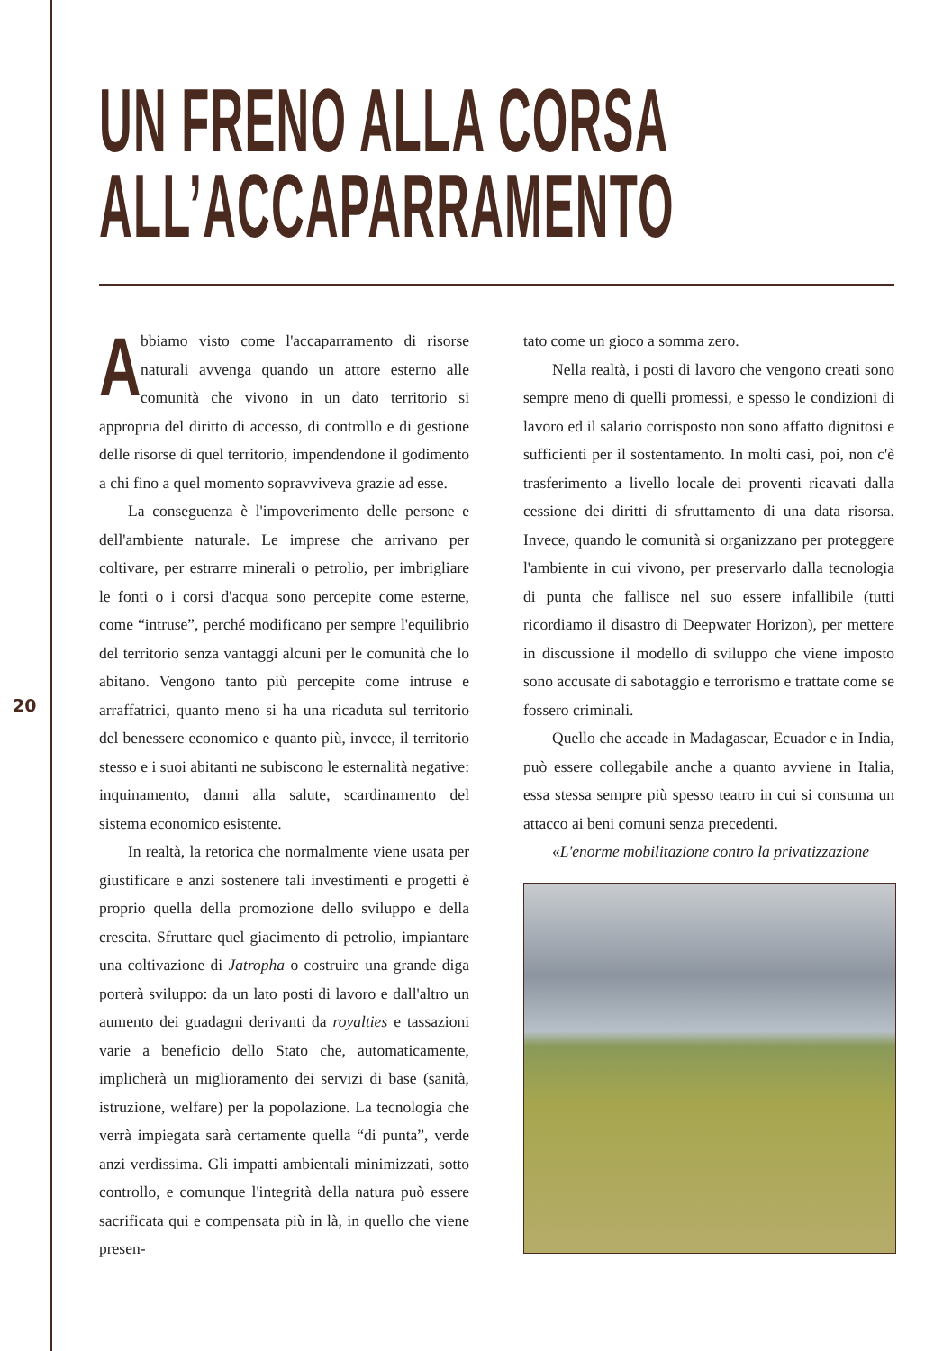UN FRENO ALLA CORSA
ALL’ACCAPARRAMENTO
Abbiamo visto come l'accaparramento di risorse naturali avvenga quando un attore esterno alle comunità che vivono in un dato territorio si appropria del diritto di accesso, di controllo e di gestione delle risorse di quel territorio, impendendone il godimento a chi fino a quel momento sopravviveva grazie ad esse.
La conseguenza è l'impoverimento delle persone e dell'ambiente naturale. Le imprese che arrivano per coltivare, per estrarre minerali o petrolio, per imbrigliare le fonti o i corsi d'acqua sono percepite come esterne, come “intruse”, perché modificano per sempre l'equilibrio del territorio senza vantaggi alcuni per le comunità che lo abitano. Vengono tanto più percepite come intruse e arraffatrici, quanto meno si ha una ricaduta sul territorio del benessere economico e quanto più, invece, il territorio stesso e i suoi abitanti ne subiscono le esternalità negative: inquinamento, danni alla salute, scardinamento del sistema economico esistente.
In realtà, la retorica che normalmente viene usata per giustificare e anzi sostenere tali investimenti e progetti è proprio quella della promozione dello sviluppo e della crescita. Sfruttare quel giacimento di petrolio, impiantare una coltivazione di Jatropha o costruire una grande diga porterà sviluppo: da un lato posti di lavoro e dall'altro un aumento dei guadagni derivanti da royalties e tassazioni varie a beneficio dello Stato che, automaticamente, implicherà un miglioramento dei servizi di base (sanità, istruzione, welfare) per la popolazione. La tecnologia che verrà impiegata sarà certamente quella “di punta”, verde anzi verdissima. Gli impatti ambientali minimizzati, sotto controllo, e comunque l'integrità della natura può essere sacrificata qui e compensata più in là, in quello che viene presen-
tato come un gioco a somma zero.
Nella realtà, i posti di lavoro che vengono creati sono sempre meno di quelli promessi, e spesso le condizioni di lavoro ed il salario corrisposto non sono affatto dignitosi e sufficienti per il sostentamento. In molti casi, poi, non c'è trasferimento a livello locale dei proventi ricavati dalla cessione dei diritti di sfruttamento di una data risorsa. Invece, quando le comunità si organizzano per proteggere l'ambiente in cui vivono, per preservarlo dalla tecnologia di punta che fallisce nel suo essere infallibile (tutti ricordiamo il disastro di Deepwater Horizon), per mettere in discussione il modello di sviluppo che viene imposto sono accusate di sabotaggio e terrorismo e trattate come se fossero criminali.
Quello che accade in Madagascar, Ecuador e in India, può essere collegabile anche a quanto avviene in Italia, essa stessa sempre più spesso teatro in cui si consuma un attacco ai beni comuni senza precedenti.
«L'enorme mobilitazione contro la privatizzazione
20